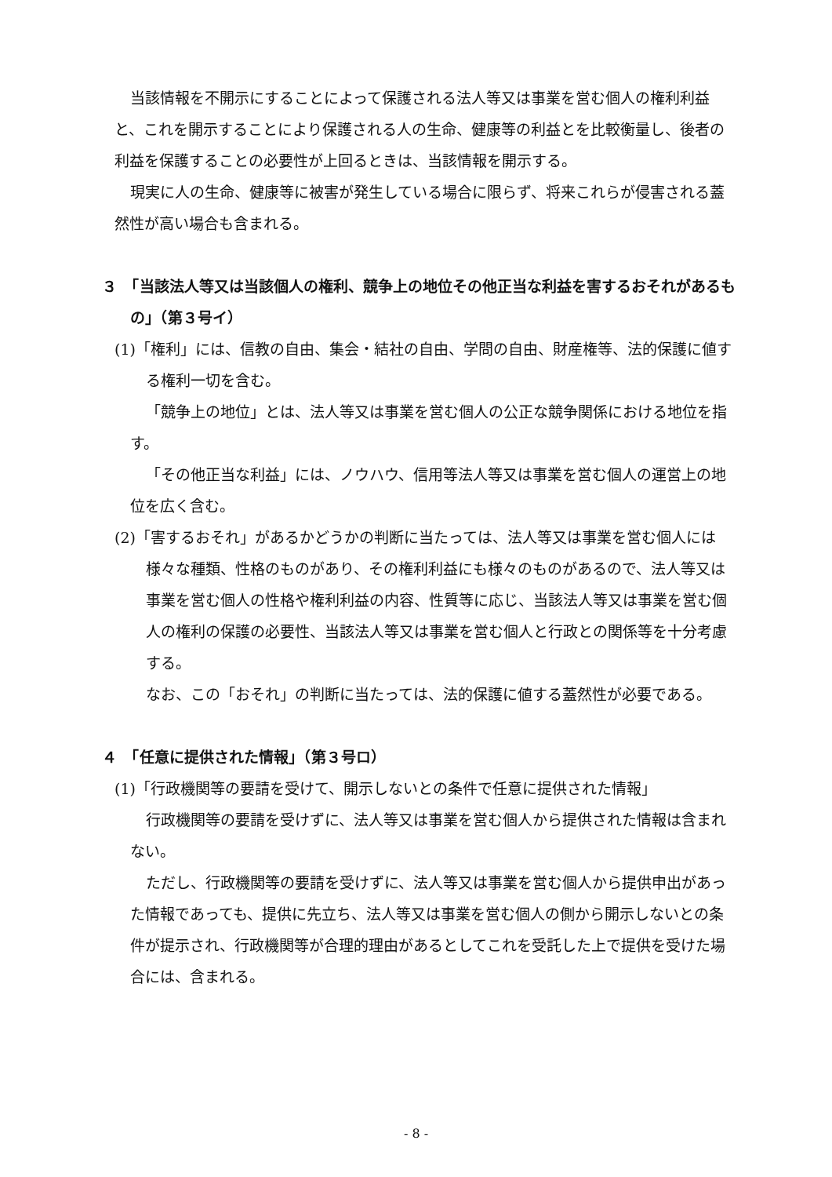当該情報を不開示にすることによって保護される法人等又は事業を営む個人の権利利益と、これを開示することにより保護される人の生命、健康等の利益とを比較衡量し、後者の利益を保護することの必要性が上回るときは、当該情報を開示する。
現実に人の生命、健康等に被害が発生している場合に限らず、将来これらが侵害される蓋然性が高い場合も含まれる。
３　「当該法人等又は当該個人の権利、競争上の地位その他正当な利益を害するおそれがあるもの」（第３号イ）
(1)「権利」には、信教の自由、集会・結社の自由、学問の自由、財産権等、法的保護に値する権利一切を含む。
「競争上の地位」とは、法人等又は事業を営む個人の公正な競争関係における地位を指す。
「その他正当な利益」には、ノウハウ、信用等法人等又は事業を営む個人の運営上の地位を広く含む。
(2)「害するおそれ」があるかどうかの判断に当たっては、法人等又は事業を営む個人には様々な種類、性格のものがあり、その権利利益にも様々のものがあるので、法人等又は事業を営む個人の性格や権利利益の内容、性質等に応じ、当該法人等又は事業を営む個人の権利の保護の必要性、当該法人等又は事業を営む個人と行政との関係等を十分考慮する。
なお、この「おそれ」の判断に当たっては、法的保護に値する蓋然性が必要である。
４　「任意に提供された情報」（第３号ロ）
(1)「行政機関等の要請を受けて、開示しないとの条件で任意に提供された情報」
行政機関等の要請を受けずに、法人等又は事業を営む個人から提供された情報は含まれない。
ただし、行政機関等の要請を受けずに、法人等又は事業を営む個人から提供申出があった情報であっても、提供に先立ち、法人等又は事業を営む個人の側から開示しないとの条件が提示され、行政機関等が合理的理由があるとしてこれを受託した上で提供を受けた場合には、含まれる。
- 8 -